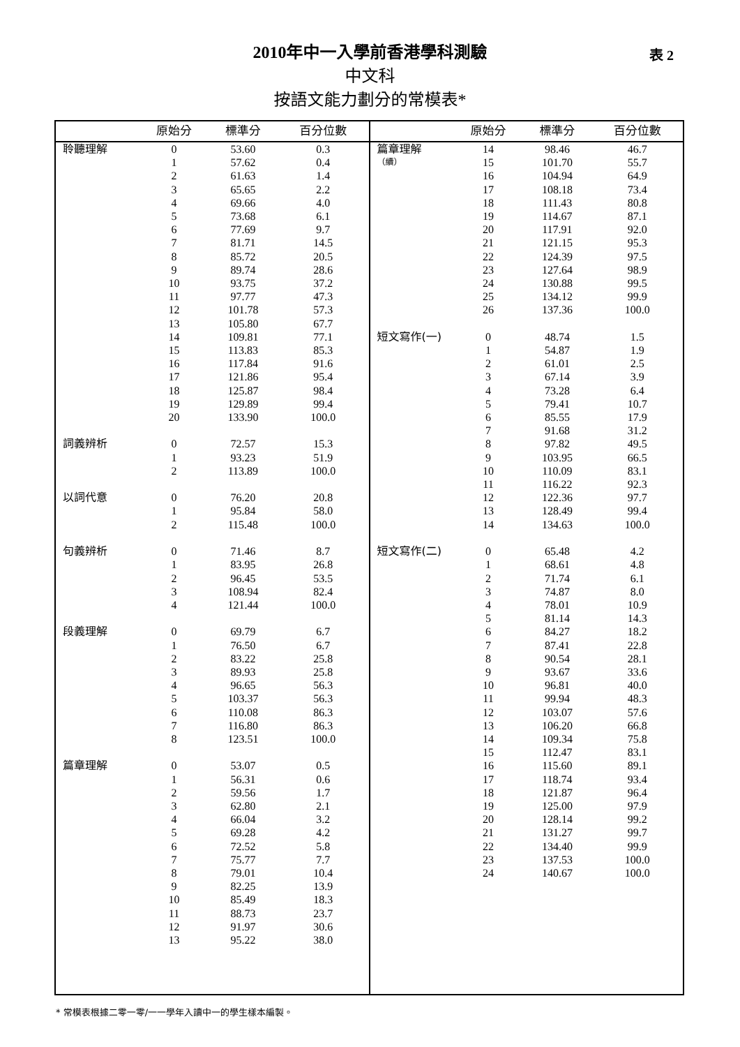2010年中一入學前香港學科測驗 表 2
中文科
按語文能力劃分的常模表*
| | 原始分 | 標準分 | 百分位數 |
| --- | --- | --- | --- |
| 聆聽理解 | 0 | 53.60 | 0.3 |
| | 1 | 57.62 | 0.4 |
| | 2 | 61.63 | 1.4 |
| | 3 | 65.65 | 2.2 |
| | 4 | 69.66 | 4.0 |
| | 5 | 73.68 | 6.1 |
| | 6 | 77.69 | 9.7 |
| | 7 | 81.71 | 14.5 |
| | 8 | 85.72 | 20.5 |
| | 9 | 89.74 | 28.6 |
| | 10 | 93.75 | 37.2 |
| | 11 | 97.77 | 47.3 |
| | 12 | 101.78 | 57.3 |
| | 13 | 105.80 | 67.7 |
| | 14 | 109.81 | 77.1 |
| | 15 | 113.83 | 85.3 |
| | 16 | 117.84 | 91.6 |
| | 17 | 121.86 | 95.4 |
| | 18 | 125.87 | 98.4 |
| | 19 | 129.89 | 99.4 |
| | 20 | 133.90 | 100.0 |
| 詞義辨析 | 0 | 72.57 | 15.3 |
| | 1 | 93.23 | 51.9 |
| | 2 | 113.89 | 100.0 |
| 以詞代意 | 0 | 76.20 | 20.8 |
| | 1 | 95.84 | 58.0 |
| | 2 | 115.48 | 100.0 |
| 句義辨析 | 0 | 71.46 | 8.7 |
| | 1 | 83.95 | 26.8 |
| | 2 | 96.45 | 53.5 |
| | 3 | 108.94 | 82.4 |
| | 4 | 121.44 | 100.0 |
| 段義理解 | 0 | 69.79 | 6.7 |
| | 1 | 76.50 | 6.7 |
| | 2 | 83.22 | 25.8 |
| | 3 | 89.93 | 25.8 |
| | 4 | 96.65 | 56.3 |
| | 5 | 103.37 | 56.3 |
| | 6 | 110.08 | 86.3 |
| | 7 | 116.80 | 86.3 |
| | 8 | 123.51 | 100.0 |
| 篇章理解 | 0 | 53.07 | 0.5 |
| | 1 | 56.31 | 0.6 |
| | 2 | 59.56 | 1.7 |
| | 3 | 62.80 | 2.1 |
| | 4 | 66.04 | 3.2 |
| | 5 | 69.28 | 4.2 |
| | 6 | 72.52 | 5.8 |
| | 7 | 75.77 | 7.7 |
| | 8 | 79.01 | 10.4 |
| | 9 | 82.25 | 13.9 |
| | 10 | 85.49 | 18.3 |
| | 11 | 88.73 | 23.7 |
| | 12 | 91.97 | 30.6 |
| | 13 | 95.22 | 38.0 |
| | 原始分 | 標準分 | 百分位數 |
| --- | --- | --- | --- |
| 篇章理解 | 14 | 98.46 | 46.7 |
| （續） | 15 | 101.70 | 55.7 |
| | 16 | 104.94 | 64.9 |
| | 17 | 108.18 | 73.4 |
| | 18 | 111.43 | 80.8 |
| | 19 | 114.67 | 87.1 |
| | 20 | 117.91 | 92.0 |
| | 21 | 121.15 | 95.3 |
| | 22 | 124.39 | 97.5 |
| | 23 | 127.64 | 98.9 |
| | 24 | 130.88 | 99.5 |
| | 25 | 134.12 | 99.9 |
| | 26 | 137.36 | 100.0 |
| 短文寫作(一) | 0 | 48.74 | 1.5 |
| | 1 | 54.87 | 1.9 |
| | 2 | 61.01 | 2.5 |
| | 3 | 67.14 | 3.9 |
| | 4 | 73.28 | 6.4 |
| | 5 | 79.41 | 10.7 |
| | 6 | 85.55 | 17.9 |
| | 7 | 91.68 | 31.2 |
| | 8 | 97.82 | 49.5 |
| | 9 | 103.95 | 66.5 |
| | 10 | 110.09 | 83.1 |
| | 11 | 116.22 | 92.3 |
| | 12 | 122.36 | 97.7 |
| | 13 | 128.49 | 99.4 |
| | 14 | 134.63 | 100.0 |
| 短文寫作(二) | 0 | 65.48 | 4.2 |
| | 1 | 68.61 | 4.8 |
| | 2 | 71.74 | 6.1 |
| | 3 | 74.87 | 8.0 |
| | 4 | 78.01 | 10.9 |
| | 5 | 81.14 | 14.3 |
| | 6 | 84.27 | 18.2 |
| | 7 | 87.41 | 22.8 |
| | 8 | 90.54 | 28.1 |
| | 9 | 93.67 | 33.6 |
| | 10 | 96.81 | 40.0 |
| | 11 | 99.94 | 48.3 |
| | 12 | 103.07 | 57.6 |
| | 13 | 106.20 | 66.8 |
| | 14 | 109.34 | 75.8 |
| | 15 | 112.47 | 83.1 |
| | 16 | 115.60 | 89.1 |
| | 17 | 118.74 | 93.4 |
| | 18 | 121.87 | 96.4 |
| | 19 | 125.00 | 97.9 |
| | 20 | 128.14 | 99.2 |
| | 21 | 131.27 | 99.7 |
| | 22 | 134.40 | 99.9 |
| | 23 | 137.53 | 100.0 |
| | 24 | 140.67 | 100.0 |
* 常模表根據二零一零/一一學年入讀中一的學生樣本編製。